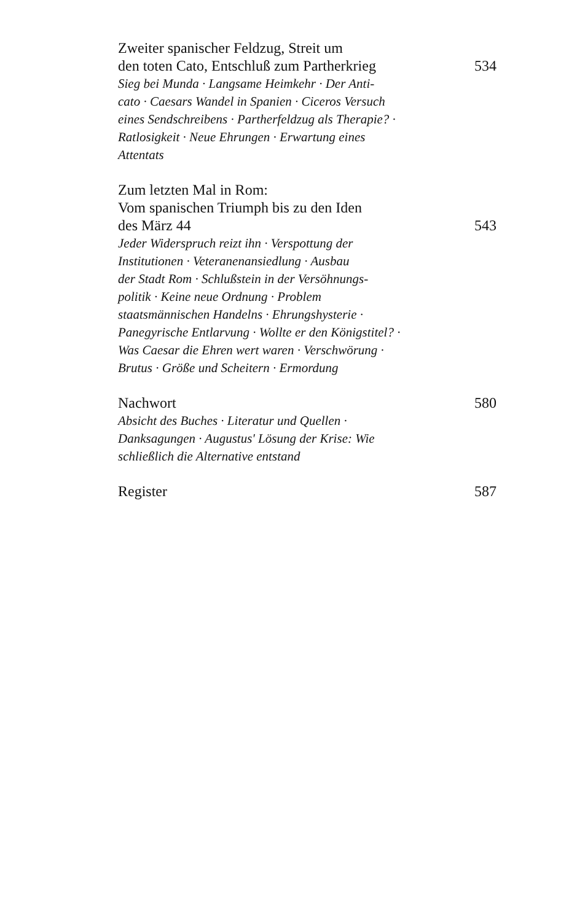Zweiter spanischer Feldzug, Streit um
den toten Cato, Entschluß zum Partherkrieg
534
Sieg bei Munda · Langsame Heimkehr · Der Anti-
cato · Caesars Wandel in Spanien · Ciceros Versuch
eines Sendschreibens · Partherfeldzug als Therapie? ·
Ratlosigkeit · Neue Ehrungen · Erwartung eines
Attentats
Zum letzten Mal in Rom:
Vom spanischen Triumph bis zu den Iden
des März 44
543
Jeder Widerspruch reizt ihn · Verspottung der
Institutionen · Veteranenansiedlung · Ausbau
der Stadt Rom · Schlußstein in der Versöhnungs-
politik · Keine neue Ordnung · Problem
staatsmännischen Handelns · Ehrungshysterie ·
Panegyrische Entlarvung · Wollte er den Königstitel? ·
Was Caesar die Ehren wert waren · Verschwörung ·
Brutus · Größe und Scheitern · Ermordung
Nachwort
580
Absicht des Buches · Literatur und Quellen ·
Danksagungen · Augustus' Lösung der Krise: Wie
schließlich die Alternative entstand
Register
587